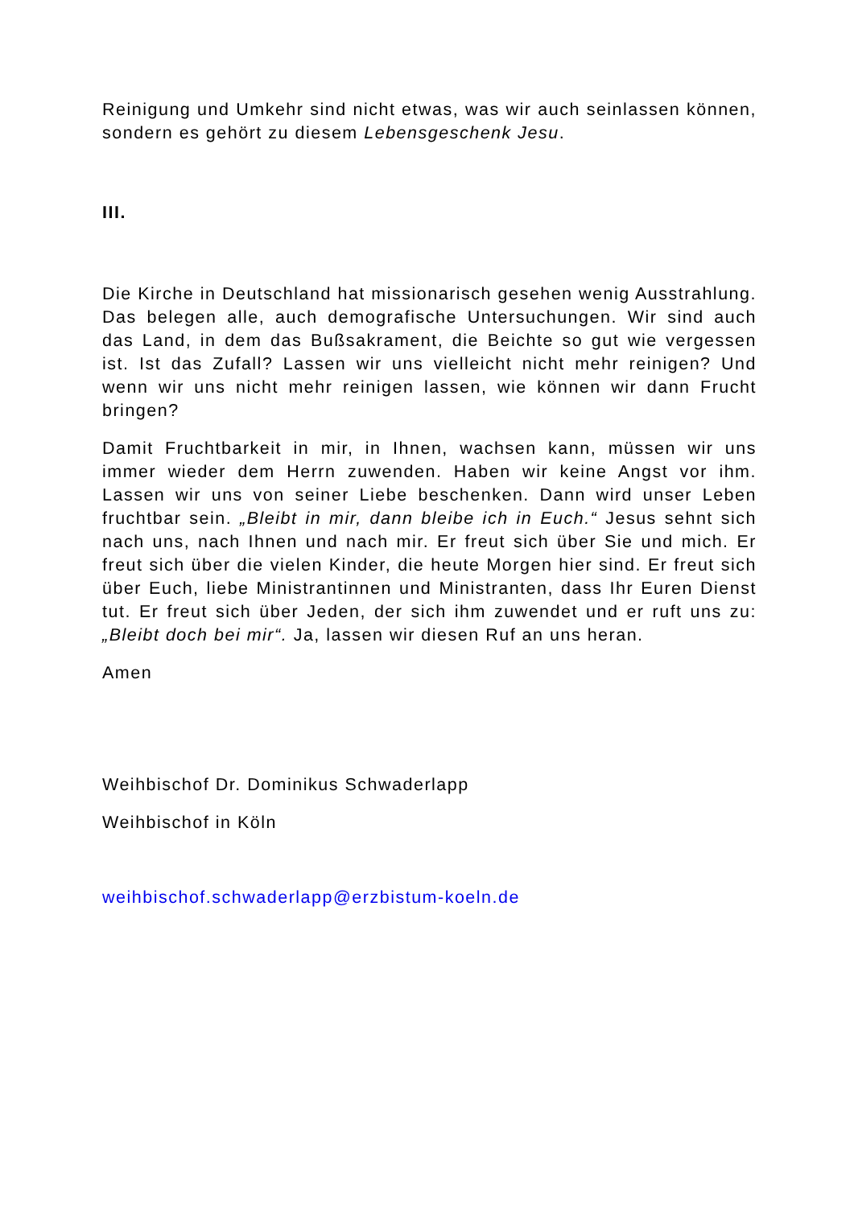Reinigung und Umkehr sind nicht etwas, was wir auch seinlassen können, sondern es gehört zu diesem Lebensgeschenk Jesu.
III.
Die Kirche in Deutschland hat missionarisch gesehen wenig Ausstrahlung. Das belegen alle, auch demografische Untersuchungen. Wir sind auch das Land, in dem das Bußsakrament, die Beichte so gut wie vergessen ist. Ist das Zufall? Lassen wir uns vielleicht nicht mehr reinigen? Und wenn wir uns nicht mehr reinigen lassen, wie können wir dann Frucht bringen?
Damit Fruchtbarkeit in mir, in Ihnen, wachsen kann, müssen wir uns immer wieder dem Herrn zuwenden. Haben wir keine Angst vor ihm. Lassen wir uns von seiner Liebe beschenken. Dann wird unser Leben fruchtbar sein. „Bleibt in mir, dann bleibe ich in Euch.“ Jesus sehnt sich nach uns, nach Ihnen und nach mir. Er freut sich über Sie und mich. Er freut sich über die vielen Kinder, die heute Morgen hier sind. Er freut sich über Euch, liebe Ministrantinnen und Ministranten, dass Ihr Euren Dienst tut. Er freut sich über Jeden, der sich ihm zuwendet und er ruft uns zu: „Bleibt doch bei mir“. Ja, lassen wir diesen Ruf an uns heran.
Amen
Weihbischof Dr. Dominikus Schwaderlapp
Weihbischof in Köln
weihbischof.schwaderlapp@erzbistum-koeln.de